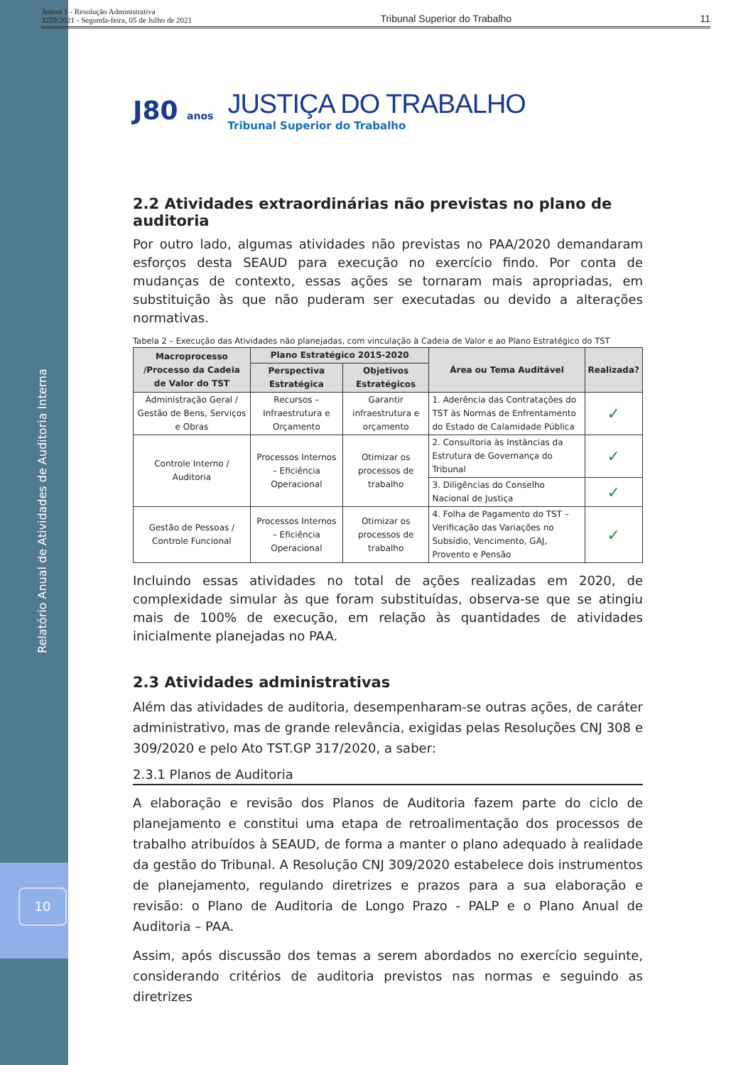10
Relatório Anual de Atividades de Auditoria Interna
Anexo 1 - Resolução Administrativa
3259/2021 - Segunda-feira, 05 de Julho de 2021
Tribunal Superior do Trabalho 11
J80 anos
JUSTIÇA DO TRABALHO
Tribunal Superior do Trabalho
2.2 Atividades extraordinárias não previstas no plano de auditoria
Por outro lado, algumas atividades não previstas no PAA/2020 demandaram esforços desta SEAUD para execução no exercício findo. Por conta de mudanças de contexto, essas ações se tornaram mais apropriadas, em substituição às que não puderam ser executadas ou devido a alterações normativas.
Tabela 2 – Execução das Atividades não planejadas, com vinculação à Cadeia de Valor e ao Plano Estratégico do TST
| Macroprocesso /Processo da Cadeia de Valor do TST | Plano Estratégico 2015-2020 | | Área ou Tema Auditável | Realizada? |
| --- | --- | --- | --- | --- |
| | Perspectiva Estratégica | Objetivos Estratégicos | | |
| Administração Geral / Gestão de Bens, Serviços e Obras | Recursos – Infraestrutura e Orçamento | Garantir infraestrutura e orçamento | 1. Aderência das Contratações do TST às Normas de Enfrentamento do Estado de Calamidade Pública | ✓ |
| Controle Interno / Auditoria | Processos Internos – Eficiência Operacional | Otimizar os processos de trabalho | 2. Consultoria às Instâncias da Estrutura de Governança do Tribunal | ✓ |
| | | | 3. Diligências do Conselho Nacional de Justiça | ✓ |
| Gestão de Pessoas / Controle Funcional | Processos Internos – Eficiência Operacional | Otimizar os processos de trabalho | 4. Folha de Pagamento do TST – Verificação das Variações no Subsídio, Vencimento, GAJ, Provento e Pensão | ✓ |
Incluindo essas atividades no total de ações realizadas em 2020, de complexidade simular às que foram substituídas, observa-se que se atingiu mais de 100% de execução, em relação às quantidades de atividades inicialmente planejadas no PAA.
2.3 Atividades administrativas
Além das atividades de auditoria, desempenharam-se outras ações, de caráter administrativo, mas de grande relevância, exigidas pelas Resoluções CNJ 308 e 309/2020 e pelo Ato TST.GP 317/2020, a saber:
2.3.1 Planos de Auditoria
A elaboração e revisão dos Planos de Auditoria fazem parte do ciclo de planejamento e constitui uma etapa de retroalimentação dos processos de trabalho atribuídos à SEAUD, de forma a manter o plano adequado à realidade da gestão do Tribunal. A Resolução CNJ 309/2020 estabelece dois instrumentos de planejamento, regulando diretrizes e prazos para a sua elaboração e revisão: o Plano de Auditoria de Longo Prazo - PALP e o Plano Anual de Auditoria – PAA.
Assim, após discussão dos temas a serem abordados no exercício seguinte, considerando critérios de auditoria previstos nas normas e seguindo as diretrizes